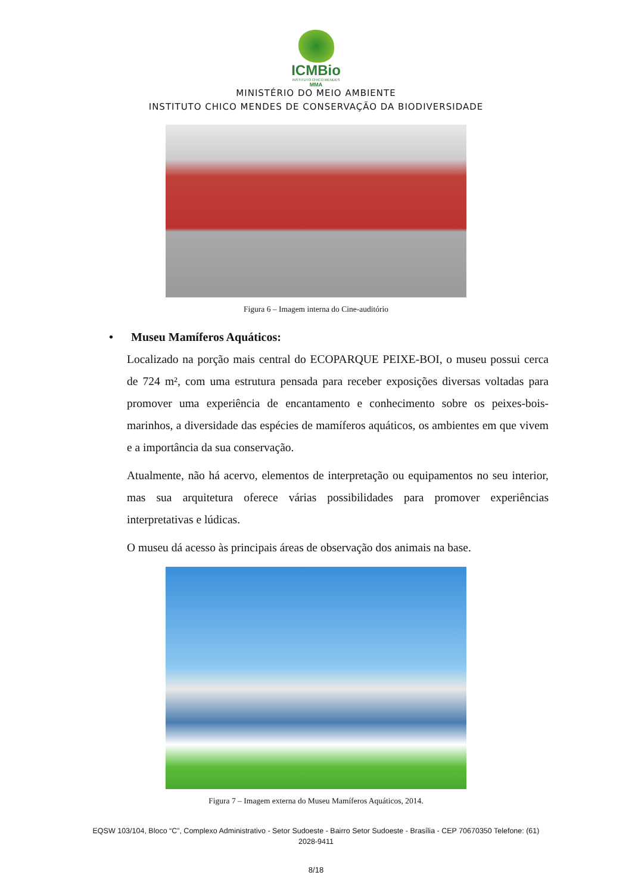ICMBio
INSTITUTO CHICO MENDES
MMA
MINISTÉRIO DO MEIO AMBIENTE
INSTITUTO CHICO MENDES DE CONSERVAÇÃO DA BIODIVERSIDADE
Figura 6 – Imagem interna do Cine-auditório
• Museu Mamíferos Aquáticos:
Localizado na porção mais central do ECOPARQUE PEIXE-BOI, o museu possui cerca de 724 m², com uma estrutura pensada para receber exposições diversas voltadas para promover uma experiência de encantamento e conhecimento sobre os peixes-bois-marinhos, a diversidade das espécies de mamíferos aquáticos, os ambientes em que vivem e a importância da sua conservação.
Atualmente, não há acervo, elementos de interpretação ou equipamentos no seu interior, mas sua arquitetura oferece várias possibilidades para promover experiências interpretativas e lúdicas.
O museu dá acesso às principais áreas de observação dos animais na base.
Figura 7 – Imagem externa do Museu Mamíferos Aquáticos, 2014.
EQSW 103/104, Bloco “C”, Complexo Administrativo - Setor Sudoeste - Bairro Setor Sudoeste - Brasília - CEP 70670350 Telefone: (61) 2028-9411
8/18